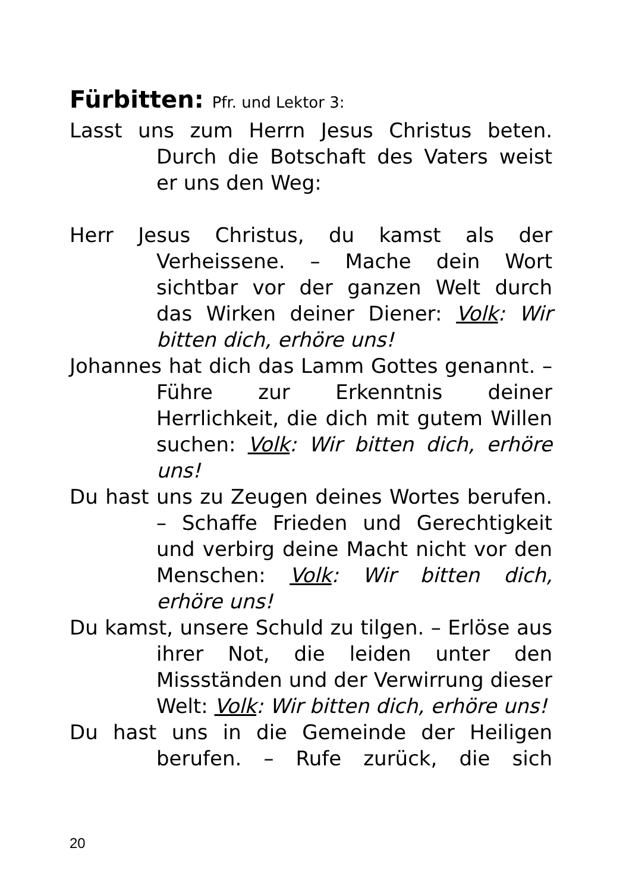Fürbitten: Pfr. und Lektor 3:
Lasst uns zum Herrn Jesus Christus beten. Durch die Botschaft des Vaters weist er uns den Weg:
Herr Jesus Christus, du kamst als der Verheissene. – Mache dein Wort sichtbar vor der ganzen Welt durch das Wirken deiner Diener: Volk: Wir bitten dich, erhöre uns!
Johannes hat dich das Lamm Gottes genannt. – Führe zur Erkenntnis deiner Herrlichkeit, die dich mit gutem Willen suchen: Volk: Wir bitten dich, erhöre uns!
Du hast uns zu Zeugen deines Wortes berufen. – Schaffe Frieden und Gerechtigkeit und verbirg deine Macht nicht vor den Menschen: Volk: Wir bitten dich, erhöre uns!
Du kamst, unsere Schuld zu tilgen. – Erlöse aus ihrer Not, die leiden unter den Missständen und der Verwirrung dieser Welt: Volk: Wir bitten dich, erhöre uns!
Du hast uns in die Gemeinde der Heiligen berufen. – Rufe zurück, die sich
20